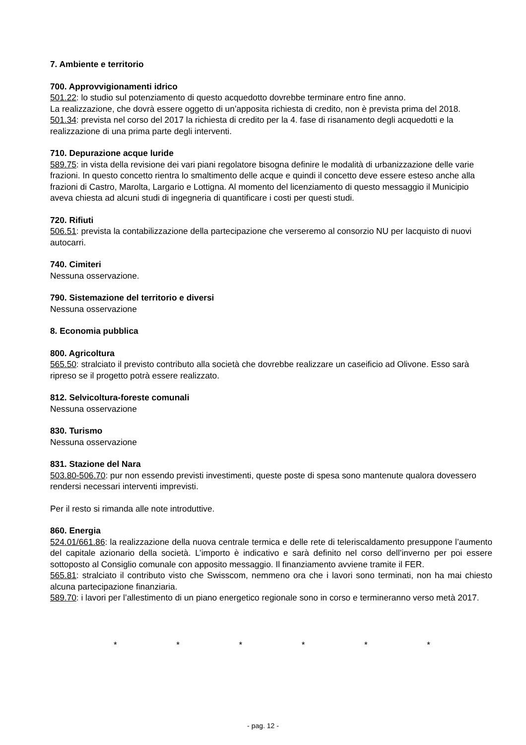7. Ambiente e territorio
700. Approvvigionamenti idrico
501.22: lo studio sul potenziamento di questo acquedotto dovrebbe terminare entro fine anno.
La realizzazione, che dovrà essere oggetto di un’apposita richiesta di credito, non è prevista prima del 2018.
501.34: prevista nel corso del 2017 la richiesta di credito per la 4. fase di risanamento degli acquedotti e la realizzazione di una prima parte degli interventi.
710. Depurazione acque luride
589.75: in vista della revisione dei vari piani regolatore bisogna definire le modalità di urbanizzazione delle varie frazioni. In questo concetto rientra lo smaltimento delle acque e quindi il concetto deve essere esteso anche alla frazioni di Castro, Marolta, Largario e Lottigna. Al momento del licenziamento di questo messaggio il Municipio aveva chiesta ad alcuni studi di ingegneria di quantificare i costi per questi studi.
720. Rifiuti
506.51: prevista la contabilizzazione della partecipazione che verseremo al consorzio NU per lacquisto di nuovi autocarri.
740. Cimiteri
Nessuna osservazione.
790. Sistemazione del territorio e diversi
Nessuna osservazione
8. Economia pubblica
800. Agricoltura
565.50: stralciato il previsto contributo alla società che dovrebbe realizzare un caseificio ad Olivone. Esso sarà ripreso se il progetto potrà essere realizzato.
812. Selvicoltura-foreste comunali
Nessuna osservazione
830. Turismo
Nessuna osservazione
831. Stazione del Nara
503.80-506.70: pur non essendo previsti investimenti, queste poste di spesa sono mantenute qualora dovessero rendersi necessari interventi imprevisti.
Per il resto si rimanda alle note introduttive.
860. Energia
524.01/661.86: la realizzazione della nuova centrale termica e delle rete di teleriscaldamento presuppone l’aumento del capitale azionario della società. L’importo è indicativo e sarà definito nel corso dell’inverno per poi essere sottoposto al Consiglio comunale con apposito messaggio. Il finanziamento avviene tramite il FER.
565.81: stralciato il contributo visto che Swisscom, nemmeno ora che i lavori sono terminati, non ha mai chiesto alcuna partecipazione finanziaria.
589.70: i lavori per l’allestimento di un piano energetico regionale sono in corso e termineranno verso metà 2017.
* * * * * *
- pag. 12 -